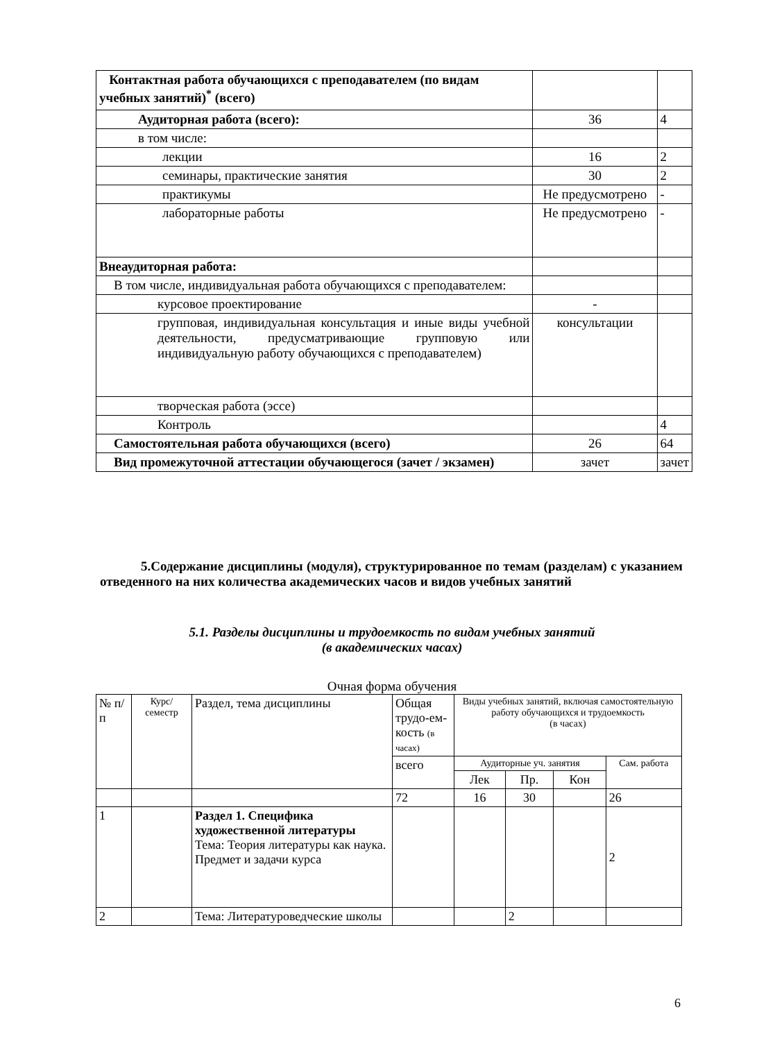| Контактная работа обучающихся с преподавателем (по видам учебных занятий)<sup>*</sup> (всего) | | |
| Аудиторная работа (всего): | 36 | 4 |
| в том числе: | | |
| лекции | 16 | 2 |
| семинары, практические занятия | 30 | 2 |
| практикумы | Не предусмотрено | - |
| лабораторные работы | Не предусмотрено | - |
| Внеаудиторная работа: | | |
| В том числе, индивидуальная работа обучающихся с преподавателем: | | |
| курсовое проектирование | - | |
| групповая, индивидуальная консультация и иные виды учебной деятельности, предусматривающие групповую или индивидуальную работу обучающихся с преподавателем) | консультации | |
| творческая работа (эссе) | | |
| Контроль | | 4 |
| Самостоятельная работа обучающихся (всего) | 26 | 64 |
| Вид промежуточной аттестации обучающегося (зачет / экзамен) | зачет | зачет |
5.Содержание дисциплины (модуля), структурированное по темам (разделам) с указанием отведенного на них количества академических часов и видов учебных занятий
5.1. Разделы дисциплины и трудоемкость по видам учебных занятий
(в академических часах)
Очная форма обучения
| № п/п | Курс/ семестр | Раздел, тема дисциплины | Общая трудо-ем-кость (в часах) | Виды учебных занятий, включая самостоятельную работу обучающихся и трудоемкость (в часах) | | | |
| | | | всего | Аудиторные уч. занятия | | | Сам. работа |
| | | | | Лек | Пр. | Кон | |
| | | | 72 | 16 | 30 | | 26 |
| 1 | | Раздел 1. Специфика художественной литературы Тема: Теория литературы как наука. Предмет и задачи курса | | | | | 2 |
| 2 | | Тема: Литературоведческие школы | | | 2 | | |
6